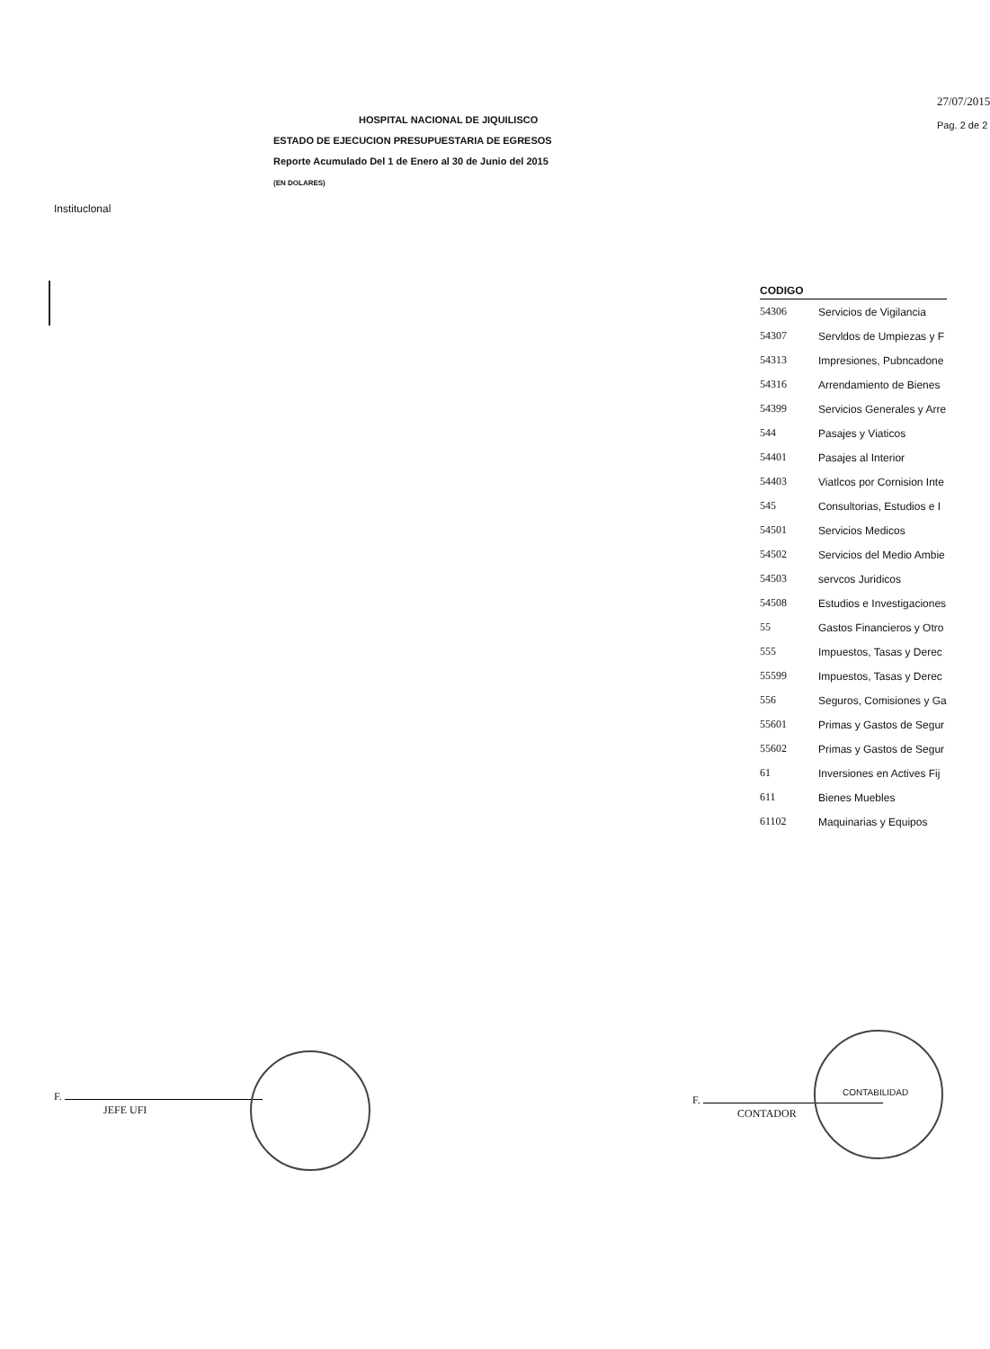27/07/2015
Pag. 2 de 2
HOSPITAL NACIONAL DE JIQUILISCO
ESTADO DE EJECUCION PRESUPUESTARIA DE EGRESOS
Reporte Acumulado Del 1 de Enero al 30 de Junio del 2015
(EN DOLARES)
Instituclonal
| CODIGO | |
| --- | --- |
| 54306 | Servicios de Vigilancia |
| 54307 | Servldos de Umpiezas y F |
| 54313 | Impresiones, Pubncadone |
| 54316 | Arrendamiento de Bienes |
| 54399 | Servicios Generales y Arre |
| 544 | Pasajes y Viaticos |
| 54401 | Pasajes al Interior |
| 54403 | Viatlcos por Cornision Inte |
| 545 | Consultorias, Estudios e I |
| 54501 | Servicios Medicos |
| 54502 | Servicios del Medio Ambie |
| 54503 | servcos Juridicos |
| 54508 | Estudios e Investigaciones |
| 55 | Gastos Financieros y Otro |
| 555 | Impuestos, Tasas y Derec |
| 55599 | Impuestos, Tasas y Derec |
| 556 | Seguros, Comisiones y Ga |
| 55601 | Primas y Gastos de Segur |
| 55602 | Primas y Gastos de Segur |
| 61 | Inversiones en Actives Fij |
| 611 | Bienes Muebles |
| 61102 | Maquinarias y Equipos |
F.
JEFE UFI
F.
CONTADOR
CONTABILIDAD